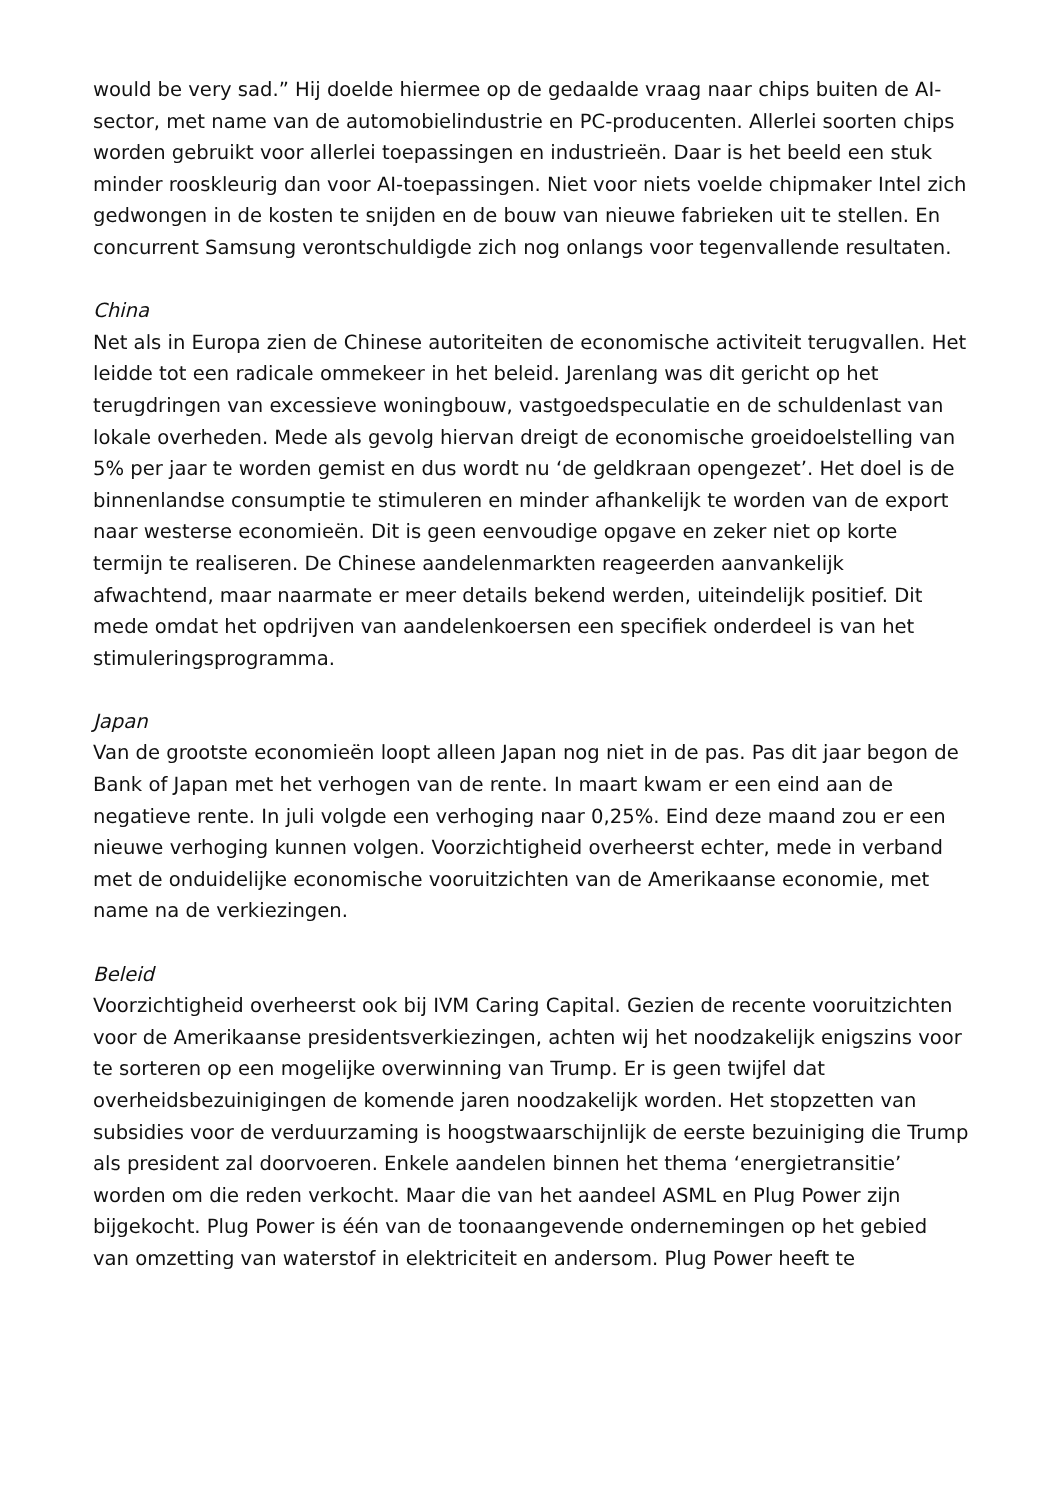would be very sad.” Hij doelde hiermee op de gedaalde vraag naar chips buiten de AI-sector, met name van de automobielindustrie en PC-producenten. Allerlei soorten chips worden gebruikt voor allerlei toepassingen en industrieën. Daar is het beeld een stuk minder rooskleurig dan voor AI-toepassingen. Niet voor niets voelde chipmaker Intel zich gedwongen in de kosten te snijden en de bouw van nieuwe fabrieken uit te stellen. En concurrent Samsung verontschuldigde zich nog onlangs voor tegenvallende resultaten.
China
Net als in Europa zien de Chinese autoriteiten de economische activiteit terugvallen. Het leidde tot een radicale ommekeer in het beleid. Jarenlang was dit gericht op het terugdringen van excessieve woningbouw, vastgoedspeculatie en de schuldenlast van lokale overheden. Mede als gevolg hiervan dreigt de economische groeidoelstelling van 5% per jaar te worden gemist en dus wordt nu ‘de geldkraan opengezet’. Het doel is de binnenlandse consumptie te stimuleren en minder afhankelijk te worden van de export naar westerse economieën. Dit is geen eenvoudige opgave en zeker niet op korte termijn te realiseren. De Chinese aandelenmarkten reageerden aanvankelijk afwachtend, maar naarmate er meer details bekend werden, uiteindelijk positief. Dit mede omdat het opdrijven van aandelenkoersen een specifiek onderdeel is van het stimuleringsprogramma.
Japan
Van de grootste economieën loopt alleen Japan nog niet in de pas. Pas dit jaar begon de Bank of Japan met het verhogen van de rente. In maart kwam er een eind aan de negatieve rente. In juli volgde een verhoging naar 0,25%. Eind deze maand zou er een nieuwe verhoging kunnen volgen. Voorzichtigheid overheerst echter, mede in verband met de onduidelijke economische vooruitzichten van de Amerikaanse economie, met name na de verkiezingen.
Beleid
Voorzichtigheid overheerst ook bij IVM Caring Capital. Gezien de recente vooruitzichten voor de Amerikaanse presidentsverkiezingen, achten wij het noodzakelijk enigszins voor te sorteren op een mogelijke overwinning van Trump. Er is geen twijfel dat overheidsbezuinigingen de komende jaren noodzakelijk worden. Het stopzetten van subsidies voor de verduurzaming is hoogstwaarschijnlijk de eerste bezuiniging die Trump als president zal doorvoeren. Enkele aandelen binnen het thema ‘energietransitie’ worden om die reden verkocht. Maar die van het aandeel ASML en Plug Power zijn bijgekocht. Plug Power is één van de toonaangevende ondernemingen op het gebied van omzetting van waterstof in elektriciteit en andersom. Plug Power heeft te